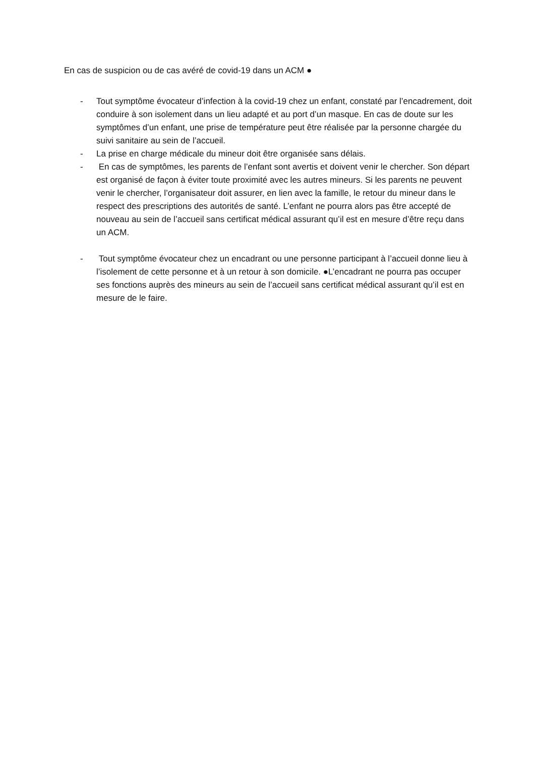En cas de suspicion ou de cas avéré de covid-19 dans un ACM ●
- Tout symptôme évocateur d’infection à la covid-19 chez un enfant, constaté par l’encadrement, doit conduire à son isolement dans un lieu adapté et au port d’un masque. En cas de doute sur les symptômes d’un enfant, une prise de température peut être réalisée par la personne chargée du suivi sanitaire au sein de l’accueil.
- La prise en charge médicale du mineur doit être organisée sans délais.
- En cas de symptômes, les parents de l’enfant sont avertis et doivent venir le chercher. Son départ est organisé de façon à éviter toute proximité avec les autres mineurs. Si les parents ne peuvent venir le chercher, l’organisateur doit assurer, en lien avec la famille, le retour du mineur dans le respect des prescriptions des autorités de santé. L’enfant ne pourra alors pas être accepté de nouveau au sein de l’accueil sans certificat médical assurant qu’il est en mesure d’être reçu dans un ACM.
- Tout symptôme évocateur chez un encadrant ou une personne participant à l’accueil donne lieu à l’isolement de cette personne et à un retour à son domicile. ●L’encadrant ne pourra pas occuper ses fonctions auprès des mineurs au sein de l’accueil sans certificat médical assurant qu’il est en mesure de le faire.